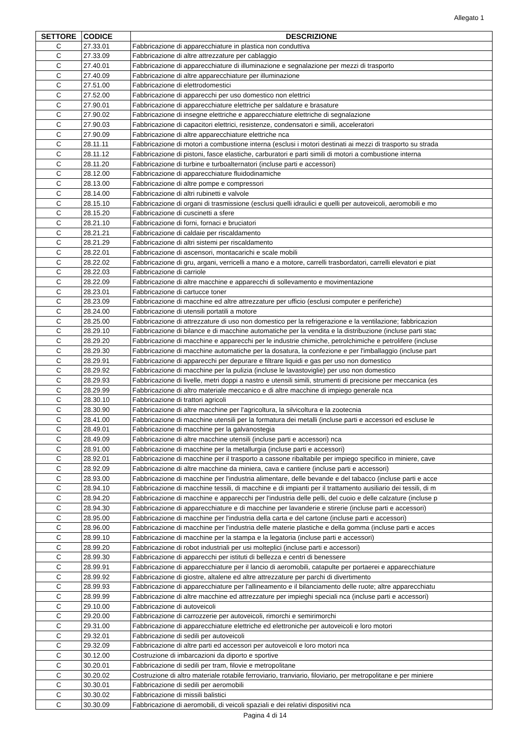Allegato 1
| SETTORE | CODICE | DESCRIZIONE |
| --- | --- | --- |
| C | 27.33.01 | Fabbricazione di apparecchiature in plastica non conduttiva |
| C | 27.33.09 | Fabbricazione di altre attrezzature per cablaggio |
| C | 27.40.01 | Fabbricazione di apparecchiature di illuminazione e segnalazione per mezzi di trasporto |
| C | 27.40.09 | Fabbricazione di altre apparecchiature per illuminazione |
| C | 27.51.00 | Fabbricazione di elettrodomestici |
| C | 27.52.00 | Fabbricazione di apparecchi per uso domestico non elettrici |
| C | 27.90.01 | Fabbricazione di apparecchiature elettriche per saldature e brasature |
| C | 27.90.02 | Fabbricazione di insegne elettriche e apparecchiature elettriche di segnalazione |
| C | 27.90.03 | Fabbricazione di capacitori elettrici, resistenze, condensatori e simili, acceleratori |
| C | 27.90.09 | Fabbricazione di altre apparecchiature elettriche nca |
| C | 28.11.11 | Fabbricazione di motori a combustione interna (esclusi i motori destinati ai mezzi di trasporto su strada |
| C | 28.11.12 | Fabbricazione di pistoni, fasce elastiche, carburatori e parti simili di motori a combustione interna |
| C | 28.11.20 | Fabbricazione di turbine e turboalternatori (incluse parti e accessori) |
| C | 28.12.00 | Fabbricazione di apparecchiature fluidodinamiche |
| C | 28.13.00 | Fabbricazione di altre pompe e compressori |
| C | 28.14.00 | Fabbricazione di altri rubinetti e valvole |
| C | 28.15.10 | Fabbricazione di organi di trasmissione (esclusi quelli idraulici e quelli per autoveicoli, aeromobili e mo |
| C | 28.15.20 | Fabbricazione di cuscinetti a sfere |
| C | 28.21.10 | Fabbricazione di forni, fornaci e bruciatori |
| C | 28.21.21 | Fabbricazione di caldaie per riscaldamento |
| C | 28.21.29 | Fabbricazione di altri sistemi per riscaldamento |
| C | 28.22.01 | Fabbricazione di ascensori, montacarichi e scale mobili |
| C | 28.22.02 | Fabbricazione di gru, argani, verricelli a mano e a motore, carrelli trasbordatori, carrelli elevatori e piat |
| C | 28.22.03 | Fabbricazione di carriole |
| C | 28.22.09 | Fabbricazione di altre macchine e apparecchi di sollevamento e movimentazione |
| C | 28.23.01 | Fabbricazione di cartucce toner |
| C | 28.23.09 | Fabbricazione di macchine ed altre attrezzature per ufficio (esclusi computer e periferiche) |
| C | 28.24.00 | Fabbricazione di utensili portatili a motore |
| C | 28.25.00 | Fabbricazione di attrezzature di uso non domestico per la refrigerazione e la ventilazione; fabbricazion |
| C | 28.29.10 | Fabbricazione di bilance e di macchine automatiche per la vendita e la distribuzione (incluse parti stac |
| C | 28.29.20 | Fabbricazione di macchine e apparecchi per le industrie chimiche, petrolchimiche e petrolifere (incluse |
| C | 28.29.30 | Fabbricazione di macchine automatiche per la dosatura, la confezione e per l'imballaggio (incluse part |
| C | 28.29.91 | Fabbricazione di apparecchi per depurare e filtrare liquidi e gas per uso non domestico |
| C | 28.29.92 | Fabbricazione di macchine per la pulizia (incluse le lavastoviglie) per uso non domestico |
| C | 28.29.93 | Fabbricazione di livelle, metri doppi a nastro e utensili simili, strumenti di precisione per meccanica (es |
| C | 28.29.99 | Fabbricazione di altro materiale meccanico e di altre macchine di impiego generale nca |
| C | 28.30.10 | Fabbricazione di trattori agricoli |
| C | 28.30.90 | Fabbricazione di altre macchine per l'agricoltura, la silvicoltura e la zootecnia |
| C | 28.41.00 | Fabbricazione di macchine utensili per la formatura dei metalli (incluse parti e accessori ed escluse le |
| C | 28.49.01 | Fabbricazione di macchine per la galvanostegia |
| C | 28.49.09 | Fabbricazione di altre macchine utensili (incluse parti e accessori) nca |
| C | 28.91.00 | Fabbricazione di macchine per la metallurgia (incluse parti e accessori) |
| C | 28.92.01 | Fabbricazione di macchine per il trasporto a cassone ribaltabile per impiego specifico in miniere, cave |
| C | 28.92.09 | Fabbricazione di altre macchine da miniera, cava e cantiere (incluse parti e accessori) |
| C | 28.93.00 | Fabbricazione di macchine per l'industria alimentare, delle bevande e del tabacco (incluse parti e acce |
| C | 28.94.10 | Fabbricazione di macchine tessili, di macchine e di impianti per il trattamento ausiliario dei tessili, di m |
| C | 28.94.20 | Fabbricazione di macchine e apparecchi per l'industria delle pelli, del cuoio e delle calzature (incluse p |
| C | 28.94.30 | Fabbricazione di apparecchiature e di macchine per lavanderie e stirerie (incluse parti e accessori) |
| C | 28.95.00 | Fabbricazione di macchine per l'industria della carta e del cartone (incluse parti e accessori) |
| C | 28.96.00 | Fabbricazione di macchine per l'industria delle materie plastiche e della gomma (incluse parti e acces |
| C | 28.99.10 | Fabbricazione di macchine per la stampa e la legatoria (incluse parti e accessori) |
| C | 28.99.20 | Fabbricazione di robot industriali per usi molteplici (incluse parti e accessori) |
| C | 28.99.30 | Fabbricazione di apparecchi per istituti di bellezza e centri di benessere |
| C | 28.99.91 | Fabbricazione di apparecchiature per il lancio di aeromobili, catapulte per portaerei e apparecchiature |
| C | 28.99.92 | Fabbricazione di giostre, altalene ed altre attrezzature per parchi di divertimento |
| C | 28.99.93 | Fabbricazione di apparecchiature per l'allineamento e il bilanciamento delle ruote; altre apparecchiatu |
| C | 28.99.99 | Fabbricazione di altre macchine ed attrezzature per impieghi speciali nca (incluse parti e accessori) |
| C | 29.10.00 | Fabbricazione di autoveicoli |
| C | 29.20.00 | Fabbricazione di carrozzerie per autoveicoli, rimorchi e semirimorchi |
| C | 29.31.00 | Fabbricazione di apparecchiature elettriche ed elettroniche per autoveicoli e loro motori |
| C | 29.32.01 | Fabbricazione di sedili per autoveicoli |
| C | 29.32.09 | Fabbricazione di altre parti ed accessori per autoveicoli e loro motori nca |
| C | 30.12.00 | Costruzione di imbarcazioni da diporto e sportive |
| C | 30.20.01 | Fabbricazione di sedili per tram, filovie e metropolitane |
| C | 30.20.02 | Costruzione di altro materiale rotabile ferroviario, tranviario, filoviario, per metropolitane e per miniere |
| C | 30.30.01 | Fabbricazione di sedili per aeromobili |
| C | 30.30.02 | Fabbricazione di missili balistici |
| C | 30.30.09 | Fabbricazione di aeromobili, di veicoli spaziali e dei relativi dispositivi nca |
Pagina 4 di 14